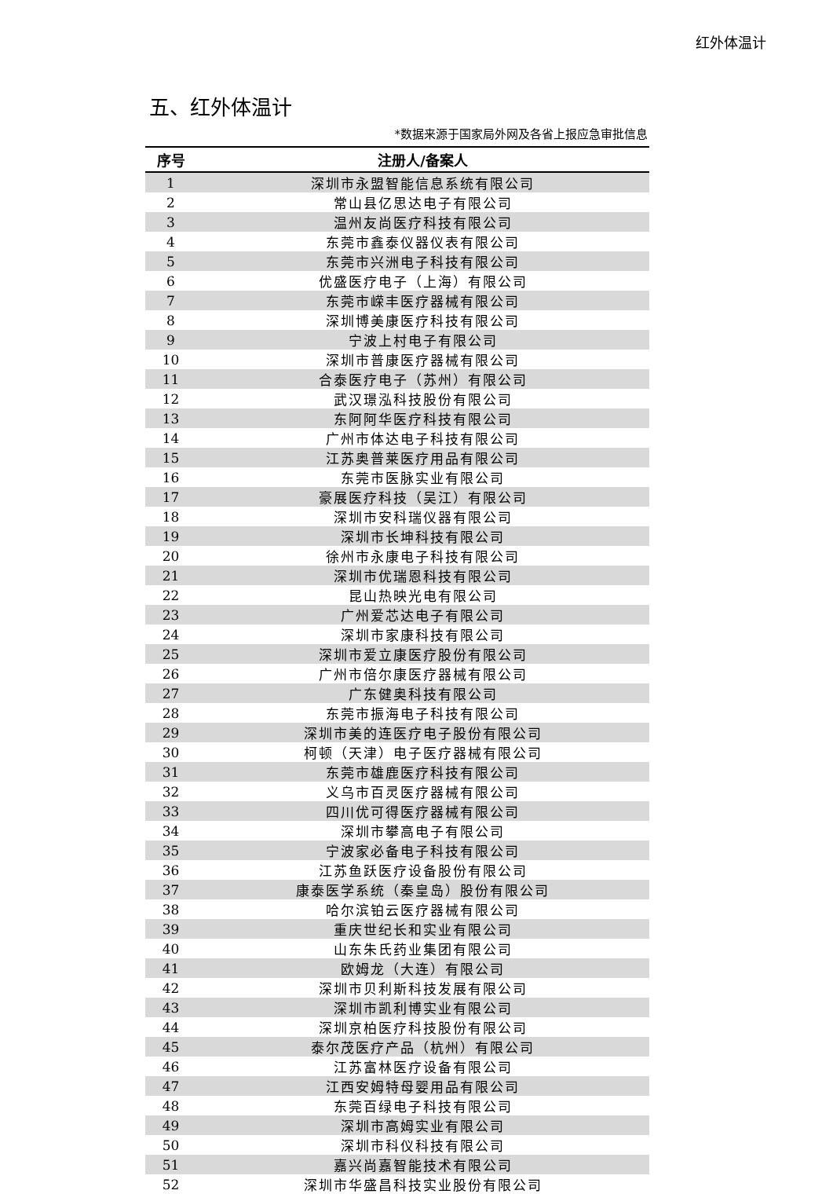红外体温计
五、红外体温计
*数据来源于国家局外网及各省上报应急审批信息
| 序号 | 注册人/备案人 |
| --- | --- |
| 1 | 深圳市永盟智能信息系统有限公司 |
| 2 | 常山县亿思达电子有限公司 |
| 3 | 温州友尚医疗科技有限公司 |
| 4 | 东莞市鑫泰仪器仪表有限公司 |
| 5 | 东莞市兴洲电子科技有限公司 |
| 6 | 优盛医疗电子（上海）有限公司 |
| 7 | 东莞市嵘丰医疗器械有限公司 |
| 8 | 深圳博美康医疗科技有限公司 |
| 9 | 宁波上村电子有限公司 |
| 10 | 深圳市普康医疗器械有限公司 |
| 11 | 合泰医疗电子（苏州）有限公司 |
| 12 | 武汉璟泓科技股份有限公司 |
| 13 | 东阿阿华医疗科技有限公司 |
| 14 | 广州市体达电子科技有限公司 |
| 15 | 江苏奥普莱医疗用品有限公司 |
| 16 | 东莞市医脉实业有限公司 |
| 17 | 豪展医疗科技（吴江）有限公司 |
| 18 | 深圳市安科瑞仪器有限公司 |
| 19 | 深圳市长坤科技有限公司 |
| 20 | 徐州市永康电子科技有限公司 |
| 21 | 深圳市优瑞恩科技有限公司 |
| 22 | 昆山热映光电有限公司 |
| 23 | 广州爱芯达电子有限公司 |
| 24 | 深圳市家康科技有限公司 |
| 25 | 深圳市爱立康医疗股份有限公司 |
| 26 | 广州市倍尔康医疗器械有限公司 |
| 27 | 广东健奥科技有限公司 |
| 28 | 东莞市振海电子科技有限公司 |
| 29 | 深圳市美的连医疗电子股份有限公司 |
| 30 | 柯顿（天津）电子医疗器械有限公司 |
| 31 | 东莞市雄鹿医疗科技有限公司 |
| 32 | 义乌市百灵医疗器械有限公司 |
| 33 | 四川优可得医疗器械有限公司 |
| 34 | 深圳市攀高电子有限公司 |
| 35 | 宁波家必备电子科技有限公司 |
| 36 | 江苏鱼跃医疗设备股份有限公司 |
| 37 | 康泰医学系统（秦皇岛）股份有限公司 |
| 38 | 哈尔滨铂云医疗器械有限公司 |
| 39 | 重庆世纪长和实业有限公司 |
| 40 | 山东朱氏药业集团有限公司 |
| 41 | 欧姆龙（大连）有限公司 |
| 42 | 深圳市贝利斯科技发展有限公司 |
| 43 | 深圳市凯利博实业有限公司 |
| 44 | 深圳京柏医疗科技股份有限公司 |
| 45 | 泰尔茂医疗产品（杭州）有限公司 |
| 46 | 江苏富林医疗设备有限公司 |
| 47 | 江西安姆特母婴用品有限公司 |
| 48 | 东莞百绿电子科技有限公司 |
| 49 | 深圳市高姆实业有限公司 |
| 50 | 深圳市科仪科技有限公司 |
| 51 | 嘉兴尚嘉智能技术有限公司 |
| 52 | 深圳市华盛昌科技实业股份有限公司 |